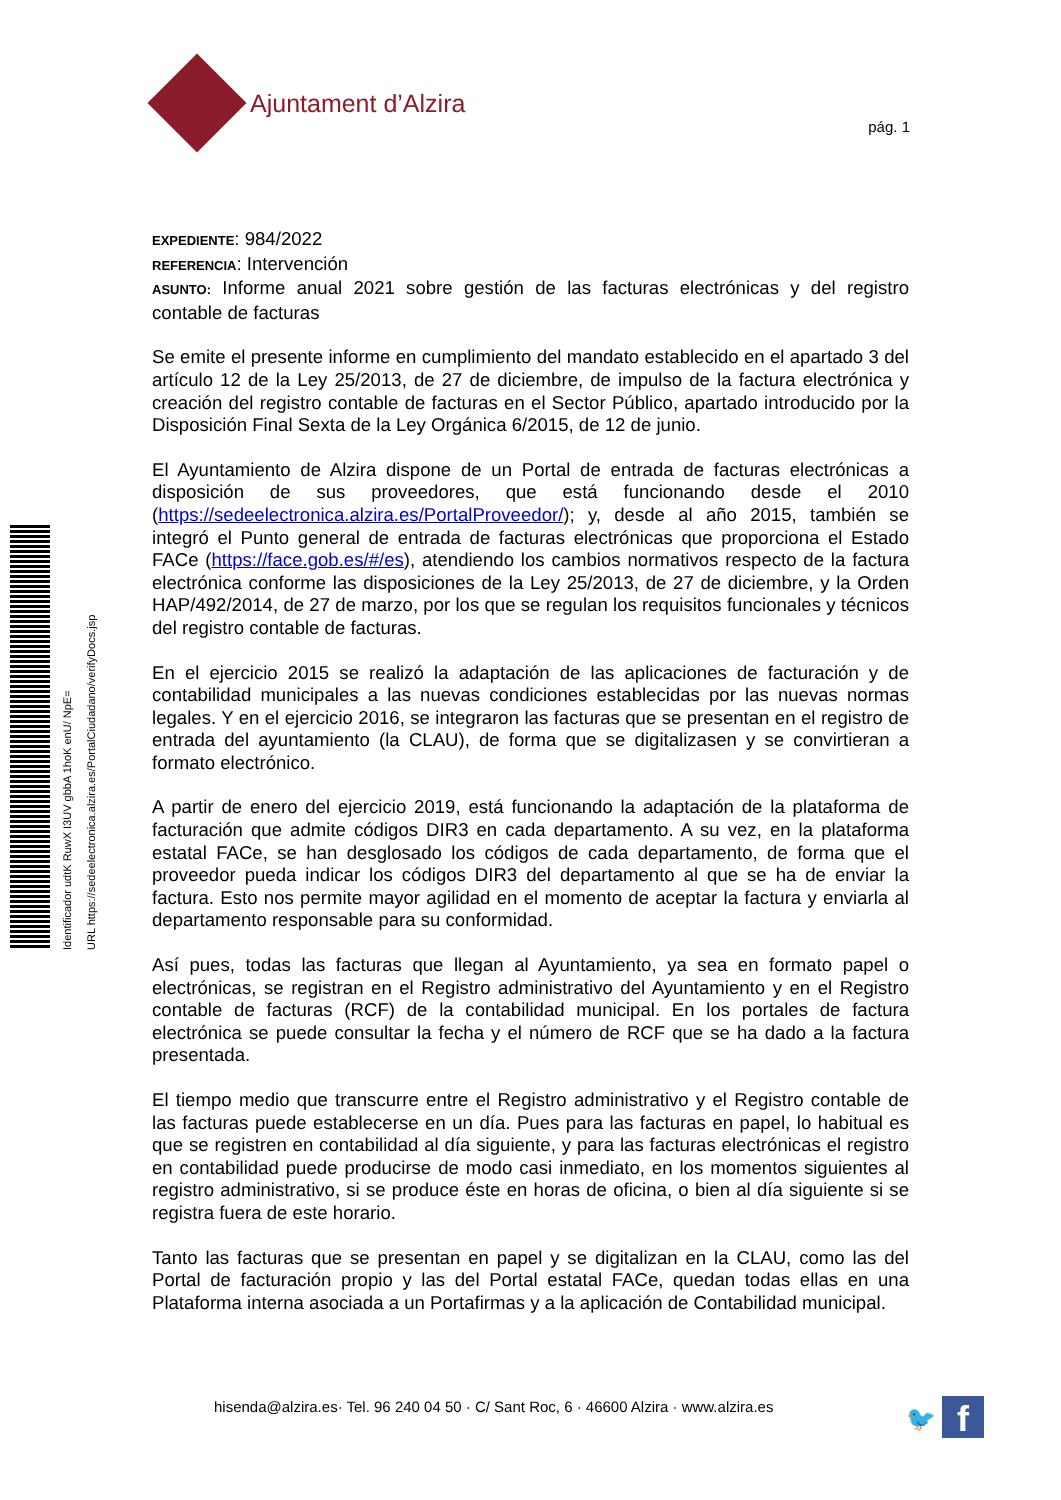Ajuntament d’Alzira
pág. 1
Identificador udtK RuwX I3UV gbbA 1hoK enU/ NpE=
URL https://sedeelectronica.alzira.es/PortalCiudadano/verifyDocs.jsp
EXPEDIENTE: 984/2022
REFERENCIA: Intervención
ASUNTO: Informe anual 2021 sobre gestión de las facturas electrónicas y del registro contable de facturas
Se emite el presente informe en cumplimiento del mandato establecido en el apartado 3 del artículo 12 de la Ley 25/2013, de 27 de diciembre, de impulso de la factura electrónica y creación del registro contable de facturas en el Sector Público, apartado introducido por la Disposición Final Sexta de la Ley Orgánica 6/2015, de 12 de junio.
El Ayuntamiento de Alzira dispone de un Portal de entrada de facturas electrónicas a disposición de sus proveedores, que está funcionando desde el 2010 (https://sedeelectronica.alzira.es/PortalProveedor/); y, desde al año 2015, también se integró el Punto general de entrada de facturas electrónicas que proporciona el Estado FACe (https://face.gob.es/#/es), atendiendo los cambios normativos respecto de la factura electrónica conforme las disposiciones de la Ley 25/2013, de 27 de diciembre, y la Orden HAP/492/2014, de 27 de marzo, por los que se regulan los requisitos funcionales y técnicos del registro contable de facturas.
En el ejercicio 2015 se realizó la adaptación de las aplicaciones de facturación y de contabilidad municipales a las nuevas condiciones establecidas por las nuevas normas legales. Y en el ejercicio 2016, se integraron las facturas que se presentan en el registro de entrada del ayuntamiento (la CLAU), de forma que se digitalizasen y se convirtieran a formato electrónico.
A partir de enero del ejercicio 2019, está funcionando la adaptación de la plataforma de facturación que admite códigos DIR3 en cada departamento. A su vez, en la plataforma estatal FACe, se han desglosado los códigos de cada departamento, de forma que el proveedor pueda indicar los códigos DIR3 del departamento al que se ha de enviar la factura. Esto nos permite mayor agilidad en el momento de aceptar la factura y enviarla al departamento responsable para su conformidad.
Así pues, todas las facturas que llegan al Ayuntamiento, ya sea en formato papel o electrónicas, se registran en el Registro administrativo del Ayuntamiento y en el Registro contable de facturas (RCF) de la contabilidad municipal. En los portales de factura electrónica se puede consultar la fecha y el número de RCF que se ha dado a la factura presentada.
El tiempo medio que transcurre entre el Registro administrativo y el Registro contable de las facturas puede establecerse en un día. Pues para las facturas en papel, lo habitual es que se registren en contabilidad al día siguiente, y para las facturas electrónicas el registro en contabilidad puede producirse de modo casi inmediato, en los momentos siguientes al registro administrativo, si se produce éste en horas de oficina, o bien al día siguiente si se registra fuera de este horario.
Tanto las facturas que se presentan en papel y se digitalizan en la CLAU, como las del Portal de facturación propio y las del Portal estatal FACe, quedan todas ellas en una Plataforma interna asociada a un Portafirmas y a la aplicación de Contabilidad municipal.
hisenda@alzira.es· Tel. 96 240 04 50 · C/ Sant Roc, 6 · 46600 Alzira · www.alzira.es
🐦 f